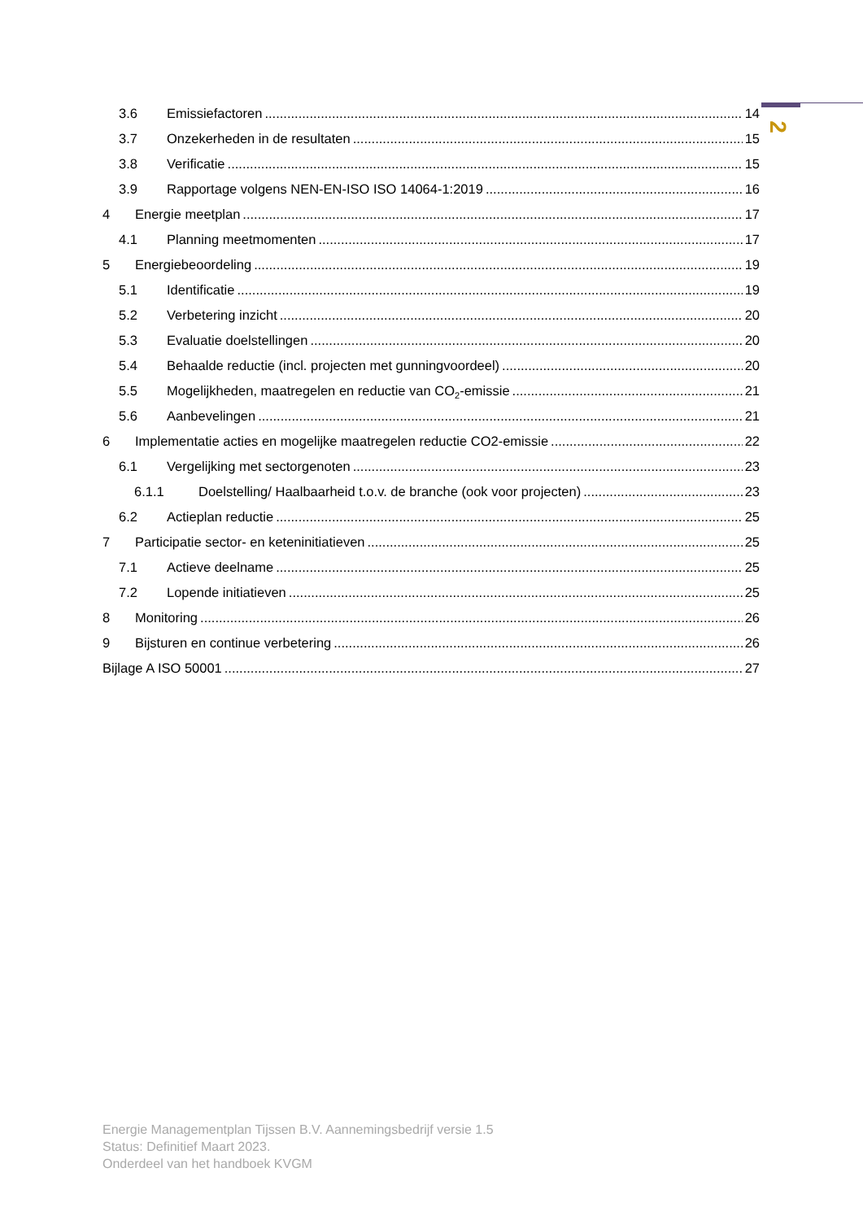2
3.6 Emissiefactoren 14
3.7 Onzekerheden in de resultaten 15
3.8 Verificatie 15
3.9 Rapportage volgens NEN-EN-ISO ISO 14064-1:2019 16
4 Energie meetplan 17
4.1 Planning meetmomenten 17
5 Energiebeoordeling 19
5.1 Identificatie 19
5.2 Verbetering inzicht 20
5.3 Evaluatie doelstellingen 20
5.4 Behaalde reductie (incl. projecten met gunningvoordeel) 20
5.5 Mogelijkheden, maatregelen en reductie van CO<sub>2</sub>-emissie 21
5.6 Aanbevelingen 21
6 Implementatie acties en mogelijke maatregelen reductie CO2-emissie 22
6.1 Vergelijking met sectorgenoten 23
6.1.1 Doelstelling/ Haalbaarheid t.o.v. de branche (ook voor projecten) 23
6.2 Actieplan reductie 25
7 Participatie sector- en keteninitiatieven 25
7.1 Actieve deelname 25
7.2 Lopende initiatieven 25
8 Monitoring 26
9 Bijsturen en continue verbetering 26
Bijlage A ISO 50001 27
Energie Managementplan Tijssen B.V. Aannemingsbedrijf versie 1.5
Status: Definitief Maart 2023.
Onderdeel van het handboek KVGM